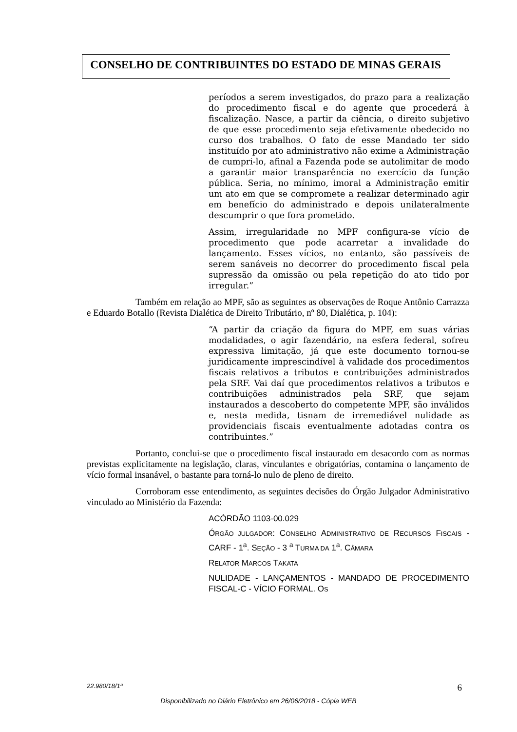CONSELHO DE CONTRIBUINTES DO ESTADO DE MINAS GERAIS
períodos a serem investigados, do prazo para a realização do procedimento fiscal e do agente que procederá à fiscalização. Nasce, a partir da ciência, o direito subjetivo de que esse procedimento seja efetivamente obedecido no curso dos trabalhos. O fato de esse Mandado ter sido instituído por ato administrativo não exime a Administração de cumpri-lo, afinal a Fazenda pode se autolimitar de modo a garantir maior transparência no exercício da função pública. Seria, no mínimo, imoral a Administração emitir um ato em que se compromete a realizar determinado agir em benefício do administrado e depois unilateralmente descumprir o que fora prometido.
Assim, irregularidade no MPF configura-se vício de procedimento que pode acarretar a invalidade do lançamento. Esses vícios, no entanto, são passíveis de serem sanáveis no decorrer do procedimento fiscal pela supressão da omissão ou pela repetição do ato tido por irregular.”
Também em relação ao MPF, são as seguintes as observações de Roque Antônio Carrazza e Eduardo Botallo (Revista Dialética de Direito Tributário, nº 80, Dialética, p. 104):
“A partir da criação da figura do MPF, em suas várias modalidades, o agir fazendário, na esfera federal, sofreu expressiva limitação, já que este documento tornou-se juridicamente imprescindível à validade dos procedimentos fiscais relativos a tributos e contribuições administrados pela SRF. Vai daí que procedimentos relativos a tributos e contribuições administrados pela SRF, que sejam instaurados a descoberto do competente MPF, são inválidos e, nesta medida, tisnam de irremediável nulidade as providenciais fiscais eventualmente adotadas contra os contribuintes.”
Portanto, conclui-se que o procedimento fiscal instaurado em desacordo com as normas previstas explicitamente na legislação, claras, vinculantes e obrigatórias, contamina o lançamento de vício formal insanável, o bastante para torná-lo nulo de pleno de direito.
Corroboram esse entendimento, as seguintes decisões do Órgão Julgador Administrativo vinculado ao Ministério da Fazenda:
ACÓRDÃO 1103-00.029
ÓRGÃO JULGADOR: CONSELHO ADMINISTRATIVO DE RECURSOS FISCAIS - CARF - 1<sup>a</sup>. SEÇÃO - 3 <sup>a</sup> TURMA DA 1<sup>a</sup>. CÂMARA
RELATOR MARCOS TAKATA
NULIDADE - LANÇAMENTOS - MANDADO DE PROCEDIMENTO FISCAL-C - VÍCIO FORMAL. OS
22.980/18/1ª 6
Disponibilizado no Diário Eletrônico em 26/06/2018 - Cópia WEB